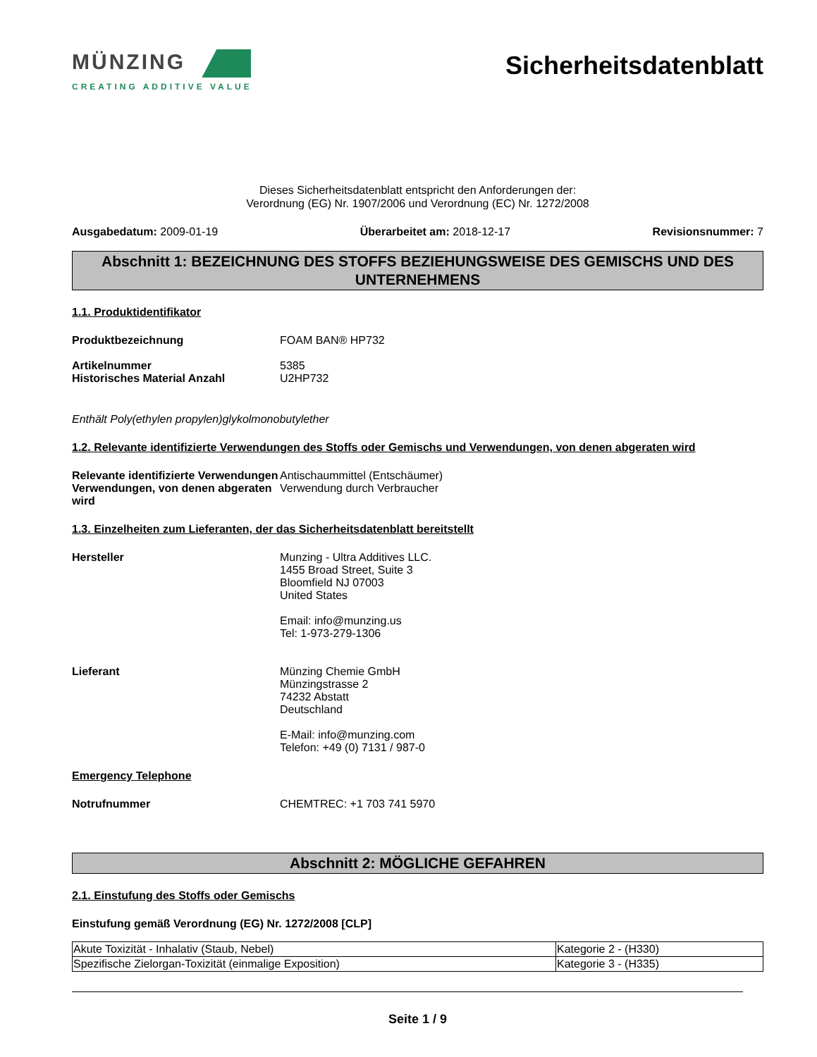MÜNZING
CREATING ADDITIVE VALUE
Sicherheitsdatenblatt
Dieses Sicherheitsdatenblatt entspricht den Anforderungen der:
Verordnung (EG) Nr. 1907/2006 und Verordnung (EC) Nr. 1272/2008
Ausgabedatum: 2009-01-19 Überarbeitet am: 2018-12-17 Revisionsnummer: 7
Abschnitt 1: BEZEICHNUNG DES STOFFS BEZIEHUNGSWEISE DES GEMISCHS UND DES UNTERNEHMENS
1.1. Produktidentifikator
Produktbezeichnung FOAM BAN® HP732
Artikelnummer
Historisches Material Anzahl
5385
U2HP732
Enthält Poly(ethylen propylen)glykolmonobutylether
1.2. Relevante identifizierte Verwendungen des Stoffs oder Gemischs und Verwendungen, von denen abgeraten wird
Relevante identifizierte Verwendungen
Antischaummittel (Entschäumer)
Verwendungen, von denen abgeraten wird
Verwendung durch Verbraucher
1.3. Einzelheiten zum Lieferanten, der das Sicherheitsdatenblatt bereitstellt
Hersteller Munzing - Ultra Additives LLC.
1455 Broad Street, Suite 3
Bloomfield NJ 07003
United States
Email: info@munzing.us
Tel: 1-973-279-1306
Lieferant Münzing Chemie GmbH
Münzingstrasse 2
74232 Abstatt
Deutschland
E-Mail: info@munzing.com
Telefon: +49 (0) 7131 / 987-0
Emergency Telephone
Notrufnummer CHEMTREC: +1 703 741 5970
Abschnitt 2: MÖGLICHE GEFAHREN
2.1. Einstufung des Stoffs oder Gemischs
Einstufung gemäß Verordnung (EG) Nr. 1272/2008 [CLP]
| Akute Toxizität - Inhalativ (Staub, Nebel) | Kategorie 2 - (H330) |
| Spezifische Zielorgan-Toxizität (einmalige Exposition) | Kategorie 3 - (H335) |
Seite 1 / 9